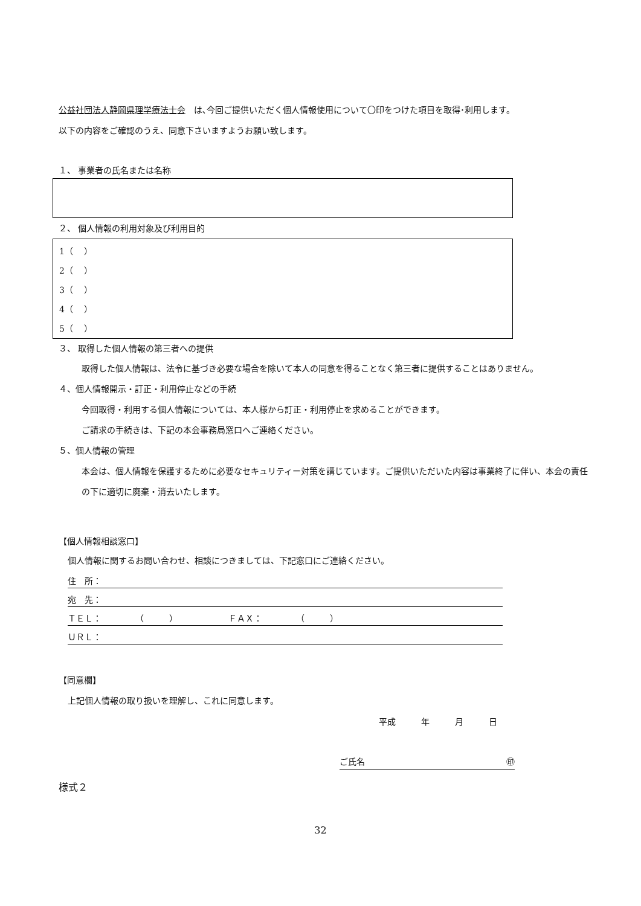公益社団法人静岡県理学療法士会　は､今回ご提供いただく個人情報使用について〇印をつけた項目を取得･利用します。
以下の内容をご確認のうえ、同意下さいますようお願い致します。
１、 事業者の氏名または名称
２、 個人情報の利用対象及び利用目的
1（　 ）
2（　 ）
3（　 ）
4（　 ）
5（　 ）
３、 取得した個人情報の第三者への提供
取得した個人情報は、法令に基づき必要な場合を除いて本人の同意を得ることなく第三者に提供することはありません。
４、個人情報開示・訂正・利用停止などの手続
今回取得・利用する個人情報については、本人様から訂正・利用停止を求めることができます。
ご請求の手続きは、下記の本会事務局窓口へご連絡ください。
５、個人情報の管理
本会は、個人情報を保護するために必要なセキュリティー対策を講じています。ご提供いただいた内容は事業終了に伴い、本会の責任の下に適切に廃棄・消去いたします。
【個人情報相談窓口】
個人情報に関するお問い合わせ、相談につきましては、下記窓口にご連絡ください。
住　所：
宛　先：
ＴＥＬ：　　　　（　　　）　　　　　　ＦＡＸ：　　　　（　　　）
ＵＲＬ：
【同意欄】
上記個人情報の取り扱いを理解し、これに同意します。
平成　　　年　　　月　　　日
ご氏名 ㊞
様式２
32